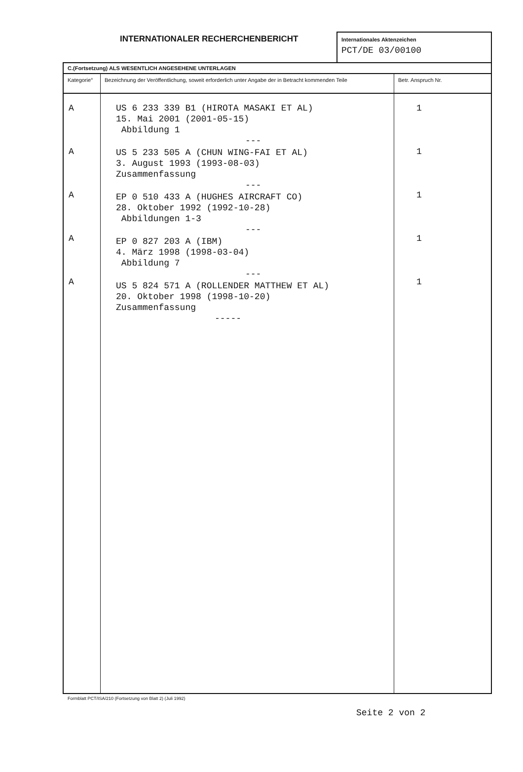INTERNATIONALER RECHERCHENBERICHT
Internationales Aktenzeichen
PCT/DE 03/00100
| C.(Fortsetzung) ALS WESENTLICH ANGESEHENE UNTERLAGEN | | |
| --- | --- | --- |
| Kategorie° | Bezeichnung der Veröffentlichung, soweit erforderlich unter Angabe der in Betracht kommenden Teile | Betr. Anspruch Nr. |
| A A A A A | US 6 233 339 B1 (HIROTA MASAKI ET AL) 15. Mai 2001 (2001-05-15) Abbildung 1 --- US 5 233 505 A (CHUN WING-FAI ET AL) 3. August 1993 (1993-08-03) Zusammenfassung --- EP 0 510 433 A (HUGHES AIRCRAFT CO) 28. Oktober 1992 (1992-10-28) Abbildungen 1-3 --- EP 0 827 203 A (IBM) 4. März 1998 (1998-03-04) Abbildung 7 --- US 5 824 571 A (ROLLENDER MATTHEW ET AL) 20. Oktober 1998 (1998-10-20) Zusammenfassung ----- | 1 1 1 1 1 |
Formblatt PCT/ISA/210 (Fortsetzung von Blatt 2) (Juli 1992)
Seite 2 von 2